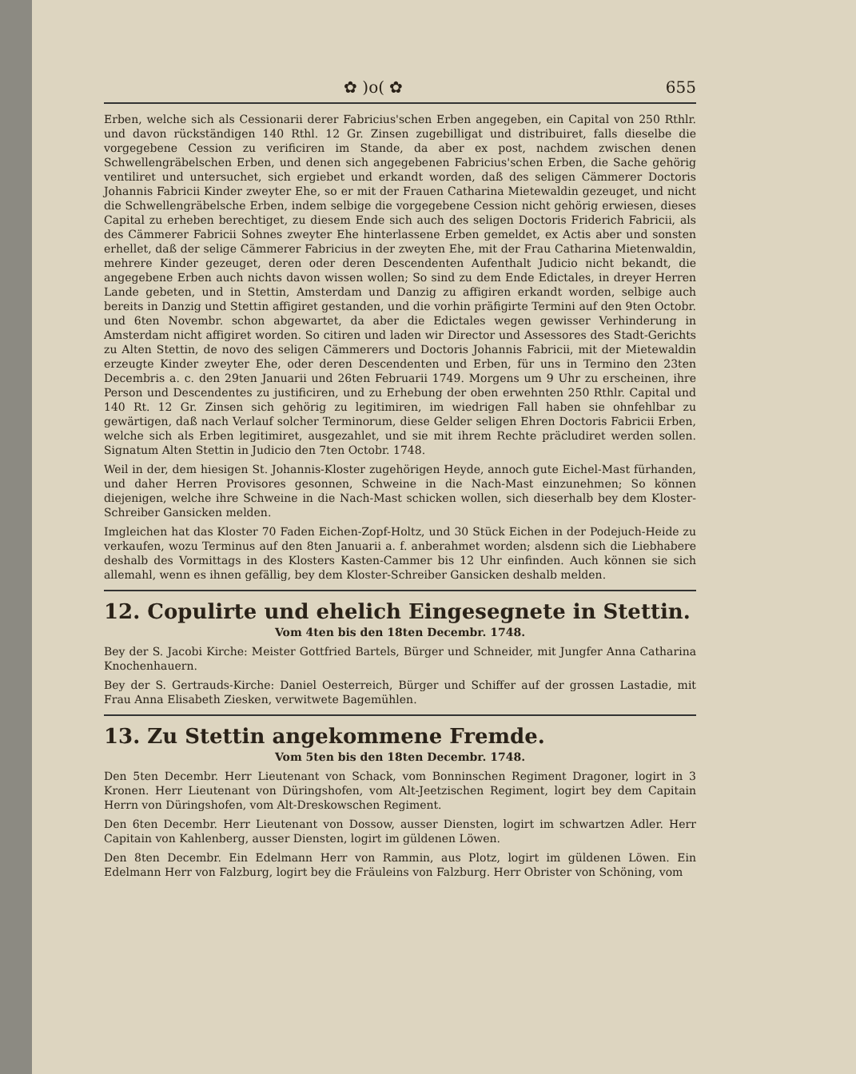✿ )o( ✿ 655
Erben, welche sich als Cessionarii derer Fabricius'schen Erben angegeben, ein Capital von 250 Rthlr. und davon rückständigen 140 Rthl. 12 Gr. Zinsen zugebilligat und distribuiret, falls dieselbe die vorgegebene Cession zu verificiren im Stande, da aber ex post, nachdem zwischen denen Schwellengräbelschen Erben, und denen sich angegebenen Fabricius'schen Erben, die Sache gehörig ventiliret und untersuchet, sich ergiebet und erkandt worden, daß des seligen Cämmerer Doctoris Johannis Fabricii Kinder zweyter Ehe, so er mit der Frauen Catharina Mietewaldin gezeuget, und nicht die Schwellengräbelsche Erben, indem selbige die vorgegebene Cession nicht gehörig erwiesen, dieses Capital zu erheben berechtiget, zu diesem Ende sich auch des seligen Doctoris Friderich Fabricii, als des Cämmerer Fabricii Sohnes zweyter Ehe hinterlassene Erben gemeldet, ex Actis aber und sonsten erhellet, daß der selige Cämmerer Fabricius in der zweyten Ehe, mit der Frau Catharina Mietenwaldin, mehrere Kinder gezeuget, deren oder deren Descendenten Aufenthalt Judicio nicht bekandt, die angegebene Erben auch nichts davon wissen wollen; So sind zu dem Ende Edictales, in dreyer Herren Lande gebeten, und in Stettin, Amsterdam und Danzig zu affigiren erkandt worden, selbige auch bereits in Danzig und Stettin affigiret gestanden, und die vorhin präfigirte Termini auf den 9ten Octobr. und 6ten Novembr. schon abgewartet, da aber die Edictales wegen gewisser Verhinderung in Amsterdam nicht affigiret worden. So citiren und laden wir Director und Assessores des Stadt-Gerichts zu Alten Stettin, de novo des seligen Cämmerers und Doctoris Johannis Fabricii, mit der Mietewaldin erzeugte Kinder zweyter Ehe, oder deren Descendenten und Erben, für uns in Termino den 23ten Decembris a. c. den 29ten Januarii und 26ten Februarii 1749. Morgens um 9 Uhr zu erscheinen, ihre Person und Descendentes zu justificiren, und zu Erhebung der oben erwehnten 250 Rthlr. Capital und 140 Rt. 12 Gr. Zinsen sich gehörig zu legitimiren, im wiedrigen Fall haben sie ohnfehlbar zu gewärtigen, daß nach Verlauf solcher Terminorum, diese Gelder seligen Ehren Doctoris Fabricii Erben, welche sich als Erben legitimiret, ausgezahlet, und sie mit ihrem Rechte präcludiret werden sollen. Signatum Alten Stettin in Judicio den 7ten Octobr. 1748.
Weil in der, dem hiesigen St. Johannis-Kloster zugehörigen Heyde, annoch gute Eichel-Mast fürhanden, und daher Herren Provisores gesonnen, Schweine in die Nach-Mast einzunehmen; So können diejenigen, welche ihre Schweine in die Nach-Mast schicken wollen, sich dieserhalb bey dem Kloster-Schreiber Gansicken melden.
Imgleichen hat das Kloster 70 Faden Eichen-Zopf-Holtz, und 30 Stück Eichen in der Podejuch-Heide zu verkaufen, wozu Terminus auf den 8ten Januarii a. f. anberahmet worden; alsdenn sich die Liebhabere deshalb des Vormittags in des Klosters Kasten-Cammer bis 12 Uhr einfinden. Auch können sie sich allemahl, wenn es ihnen gefällig, bey dem Kloster-Schreiber Gansicken deshalb melden.
12. Copulirte und ehelich Eingesegnete in Stettin.
Vom 4ten bis den 18ten Decembr. 1748.
Bey der S. Jacobi Kirche: Meister Gottfried Bartels, Bürger und Schneider, mit Jungfer Anna Catharina Knochenhauern.
Bey der S. Gertrauds-Kirche: Daniel Oesterreich, Bürger und Schiffer auf der grossen Lastadie, mit Frau Anna Elisabeth Ziesken, verwitwete Bagemühlen.
13. Zu Stettin angekommene Fremde.
Vom 5ten bis den 18ten Decembr. 1748.
Den 5ten Decembr. Herr Lieutenant von Schack, vom Bonninschen Regiment Dragoner, logirt in 3 Kronen. Herr Lieutenant von Düringshofen, vom Alt-Jeetzischen Regiment, logirt bey dem Capitain Herrn von Düringshofen, vom Alt-Dreskowschen Regiment.
Den 6ten Decembr. Herr Lieutenant von Dossow, ausser Diensten, logirt im schwartzen Adler. Herr Capitain von Kahlenberg, ausser Diensten, logirt im güldenen Löwen.
Den 8ten Decembr. Ein Edelmann Herr von Rammin, aus Plotz, logirt im güldenen Löwen. Ein Edelmann Herr von Falzburg, logirt bey die Fräuleins von Falzburg. Herr Obrister von Schöning, vom